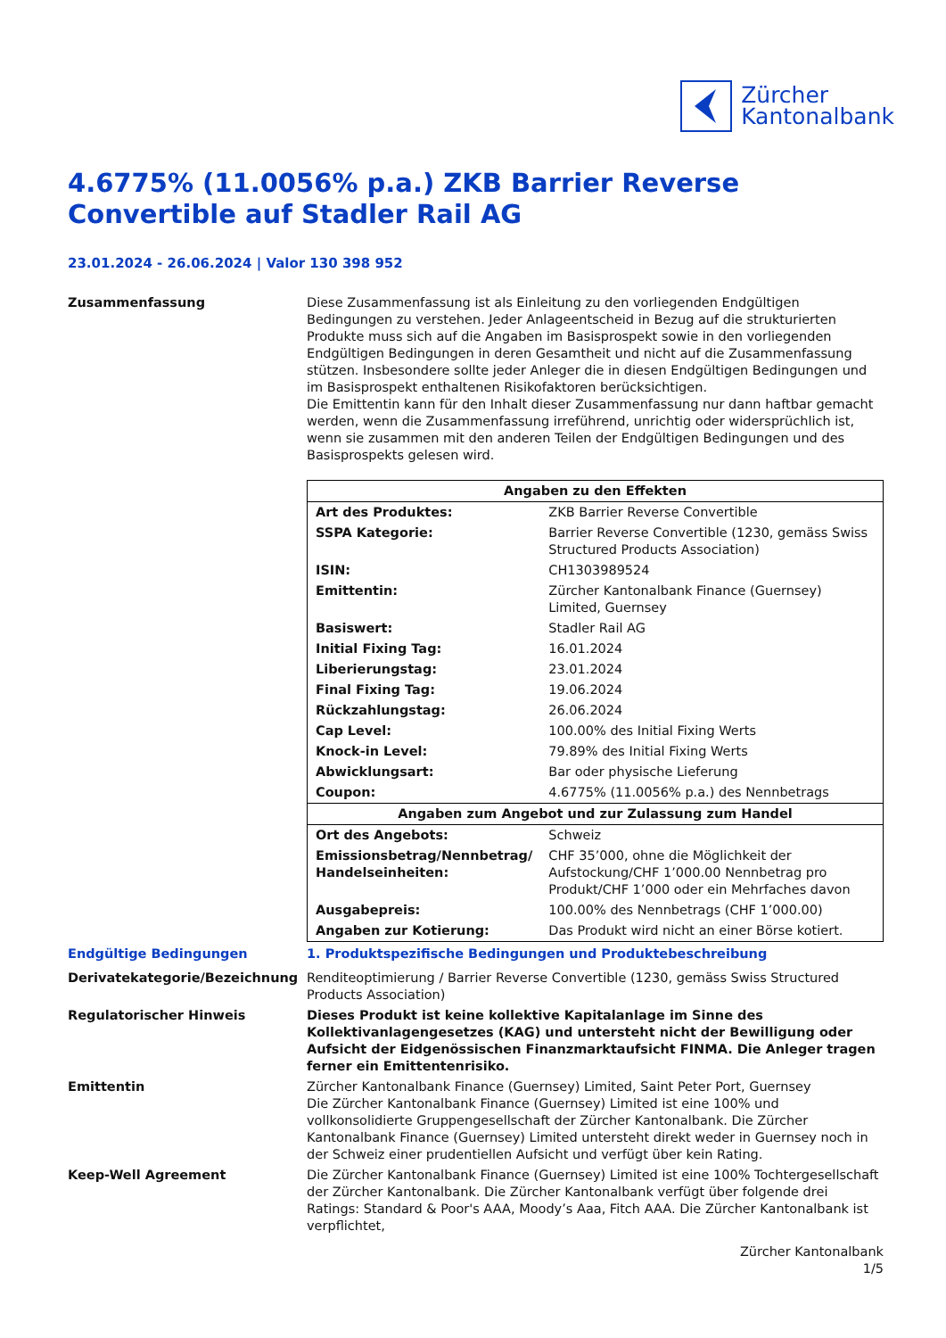Zürcher
Kantonalbank
4.6775% (11.0056% p.a.) ZKB Barrier Reverse Convertible auf Stadler Rail AG
23.01.2024 - 26.06.2024 | Valor 130 398 952
Zusammenfassung Diese Zusammenfassung ist als Einleitung zu den vorliegenden Endgültigen Bedingungen zu verstehen. Jeder Anlageentscheid in Bezug auf die strukturierten Produkte muss sich auf die Angaben im Basisprospekt sowie in den vorliegenden Endgültigen Bedingungen in deren Gesamtheit und nicht auf die Zusammenfassung stützen. Insbesondere sollte jeder Anleger die in diesen Endgültigen Bedingungen und im Basisprospekt enthaltenen Risikofaktoren berücksichtigen.
Die Emittentin kann für den Inhalt dieser Zusammenfassung nur dann haftbar gemacht werden, wenn die Zusammenfassung irreführend, unrichtig oder widersprüchlich ist, wenn sie zusammen mit den anderen Teilen der Endgültigen Bedingungen und des Basisprospekts gelesen wird.
| Angaben zu den Effekten | |
| --- | --- |
| Art des Produktes: | ZKB Barrier Reverse Convertible |
| SSPA Kategorie: | Barrier Reverse Convertible (1230, gemäss Swiss Structured Products Association) |
| ISIN: | CH1303989524 |
| Emittentin: | Zürcher Kantonalbank Finance (Guernsey) Limited, Guernsey |
| Basiswert: | Stadler Rail AG |
| Initial Fixing Tag: | 16.01.2024 |
| Liberierungstag: | 23.01.2024 |
| Final Fixing Tag: | 19.06.2024 |
| Rückzahlungstag: | 26.06.2024 |
| Cap Level: | 100.00% des Initial Fixing Werts |
| Knock-in Level: | 79.89% des Initial Fixing Werts |
| Abwicklungsart: | Bar oder physische Lieferung |
| Coupon: | 4.6775% (11.0056% p.a.) des Nennbetrags |
| Angaben zum Angebot und zur Zulassung zum Handel | |
| Ort des Angebots: | Schweiz |
| Emissionsbetrag/Nennbetrag/ Handelseinheiten: | CHF 35’000, ohne die Möglichkeit der Aufstockung/CHF 1’000.00 Nennbetrag pro Produkt/CHF 1’000 oder ein Mehrfaches davon |
| Ausgabepreis: | 100.00% des Nennbetrags (CHF 1’000.00) |
| Angaben zur Kotierung: | Das Produkt wird nicht an einer Börse kotiert. |
Endgültige Bedingungen 1. Produktspezifische Bedingungen und Produktebeschreibung
Derivatekategorie/Bezeichnung Renditeoptimierung / Barrier Reverse Convertible (1230, gemäss Swiss Structured Products Association)
Regulatorischer Hinweis Dieses Produkt ist keine kollektive Kapitalanlage im Sinne des Kollektivanlagengesetzes (KAG) und untersteht nicht der Bewilligung oder Aufsicht der Eidgenössischen Finanzmarktaufsicht FINMA. Die Anleger tragen ferner ein Emittentenrisiko.
Emittentin Zürcher Kantonalbank Finance (Guernsey) Limited, Saint Peter Port, Guernsey
Die Zürcher Kantonalbank Finance (Guernsey) Limited ist eine 100% und vollkonsolidierte Gruppengesellschaft der Zürcher Kantonalbank. Die Zürcher Kantonalbank Finance (Guernsey) Limited untersteht direkt weder in Guernsey noch in der Schweiz einer prudentiellen Aufsicht und verfügt über kein Rating.
Keep-Well Agreement Die Zürcher Kantonalbank Finance (Guernsey) Limited ist eine 100% Tochtergesellschaft der Zürcher Kantonalbank. Die Zürcher Kantonalbank verfügt über folgende drei Ratings: Standard & Poor's AAA, Moody’s Aaa, Fitch AAA. Die Zürcher Kantonalbank ist verpflichtet,
Zürcher Kantonalbank
1/5